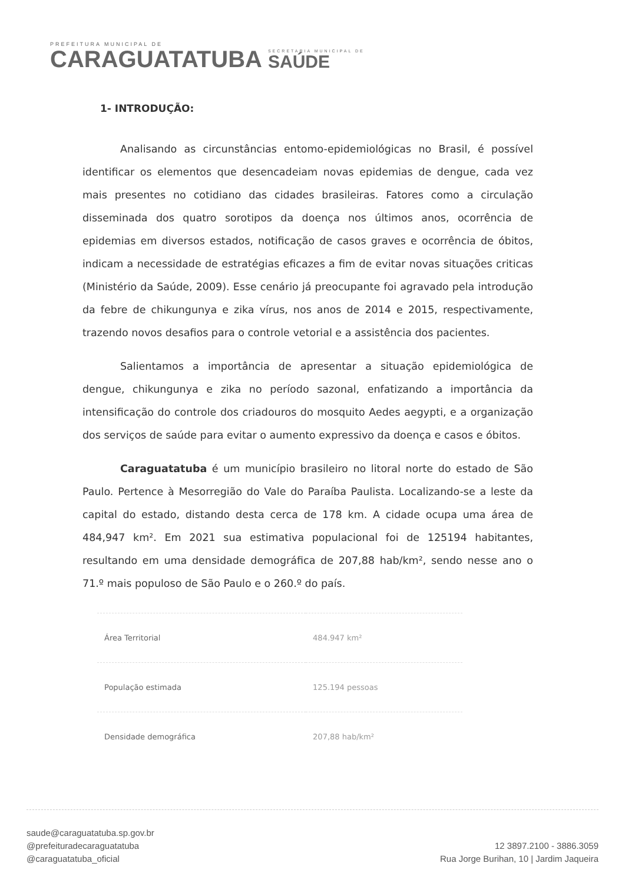PREFEITURA MUNICIPAL DE
CARAGUATATUBA
SECRETARIA MUNICIPAL DE
SAÚDE
1- INTRODUÇÃO:
Analisando as circunstâncias entomo-epidemiológicas no Brasil, é possível identificar os elementos que desencadeiam novas epidemias de dengue, cada vez mais presentes no cotidiano das cidades brasileiras. Fatores como a circulação disseminada dos quatro sorotipos da doença nos últimos anos, ocorrência de epidemias em diversos estados, notificação de casos graves e ocorrência de óbitos, indicam a necessidade de estratégias eficazes a fim de evitar novas situações criticas (Ministério da Saúde, 2009). Esse cenário já preocupante foi agravado pela introdução da febre de chikungunya e zika vírus, nos anos de 2014 e 2015, respectivamente, trazendo novos desafios para o controle vetorial e a assistência dos pacientes.
Salientamos a importância de apresentar a situação epidemiológica de dengue, chikungunya e zika no período sazonal, enfatizando a importância da intensificação do controle dos criadouros do mosquito Aedes aegypti, e a organização dos serviços de saúde para evitar o aumento expressivo da doença e casos e óbitos.
Caraguatatuba é um município brasileiro no litoral norte do estado de São Paulo. Pertence à Mesorregião do Vale do Paraíba Paulista. Localizando-se a leste da capital do estado, distando desta cerca de 178 km. A cidade ocupa uma área de 484,947 km². Em 2021 sua estimativa populacional foi de 125194 habitantes, resultando em uma densidade demográfica de 207,88 hab/km², sendo nesse ano o 71.º mais populoso de São Paulo e o 260.º do país.
| Área Territorial | 484.947 km² |
| População estimada | 125.194 pessoas |
| Densidade demográfica | 207,88 hab/km² |
saude@caraguatatuba.sp.gov.br
@prefeituradecaraguatatuba
@caraguatatuba_oficial
12 3897.2100 - 3886.3059
Rua Jorge Burihan, 10 | Jardim Jaqueira